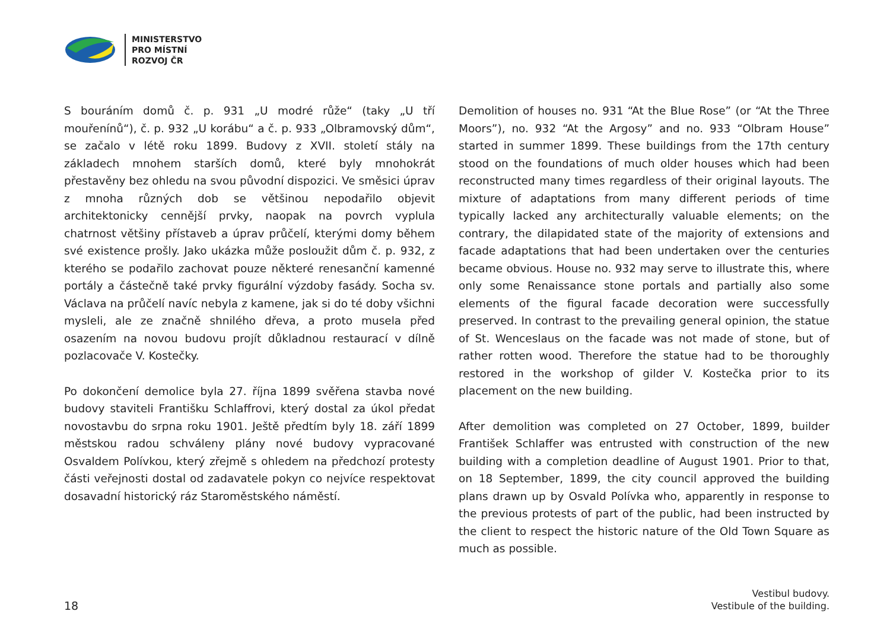MINISTERSTVO
PRO MÍSTNÍ
ROZVOJ ČR
S bouráním domů č. p. 931 „U modré růže“ (taky „U tří mouřenínů“), č. p. 932 „U korábu“ a č. p. 933 „Olbramovský dům“, se začalo v létě roku 1899. Budovy z XVII. století stály na základech mnohem starších domů, které byly mnohokrát přestavěny bez ohledu na svou původní dispozici. Ve směsici úprav z mnoha různých dob se většinou nepodařilo objevit architektonicky cennější prvky, naopak na povrch vyplula chatrnost většiny přístaveb a úprav průčelí, kterými domy během své existence prošly. Jako ukázka může posloužit dům č. p. 932, z kterého se podařilo zachovat pouze některé renesanční kamenné portály a částečně také prvky figurální výzdoby fasády. Socha sv. Václava na průčelí navíc nebyla z kamene, jak si do té doby všichni mysleli, ale ze značně shnilého dřeva, a proto musela před osazením na novou budovu projít důkladnou restaurací v dílně pozlacovače V. Kostečky.
Po dokončení demolice byla 27. října 1899 svěřena stavba nové budovy staviteli Františku Schlaffrovi, který dostal za úkol předat novostavbu do srpna roku 1901. Ještě předtím byly 18. září 1899 městskou radou schváleny plány nové budovy vypracované Osvaldem Polívkou, který zřejmě s ohledem na předchozí protesty části veřejnosti dostal od zadavatele pokyn co nejvíce respektovat dosavadní historický ráz Staroměstského náměstí.
Demolition of houses no. 931 “At the Blue Rose” (or “At the Three Moors”), no. 932 “At the Argosy” and no. 933 “Olbram House” started in summer 1899. These buildings from the 17th century stood on the foundations of much older houses which had been reconstructed many times regardless of their original layouts. The mixture of adaptations from many different periods of time typically lacked any architecturally valuable elements; on the contrary, the dilapidated state of the majority of extensions and facade adaptations that had been undertaken over the centuries became obvious. House no. 932 may serve to illustrate this, where only some Renaissance stone portals and partially also some elements of the figural facade decoration were successfully preserved. In contrast to the prevailing general opinion, the statue of St. Wenceslaus on the facade was not made of stone, but of rather rotten wood. Therefore the statue had to be thoroughly restored in the workshop of gilder V. Kostečka prior to its placement on the new building.
After demolition was completed on 27 October, 1899, builder František Schlaffer was entrusted with construction of the new building with a completion deadline of August 1901. Prior to that, on 18 September, 1899, the city council approved the building plans drawn up by Osvald Polívka who, apparently in response to the previous protests of part of the public, had been instructed by the client to respect the historic nature of the Old Town Square as much as possible.
18
Vestibul budovy.
Vestibule of the building.